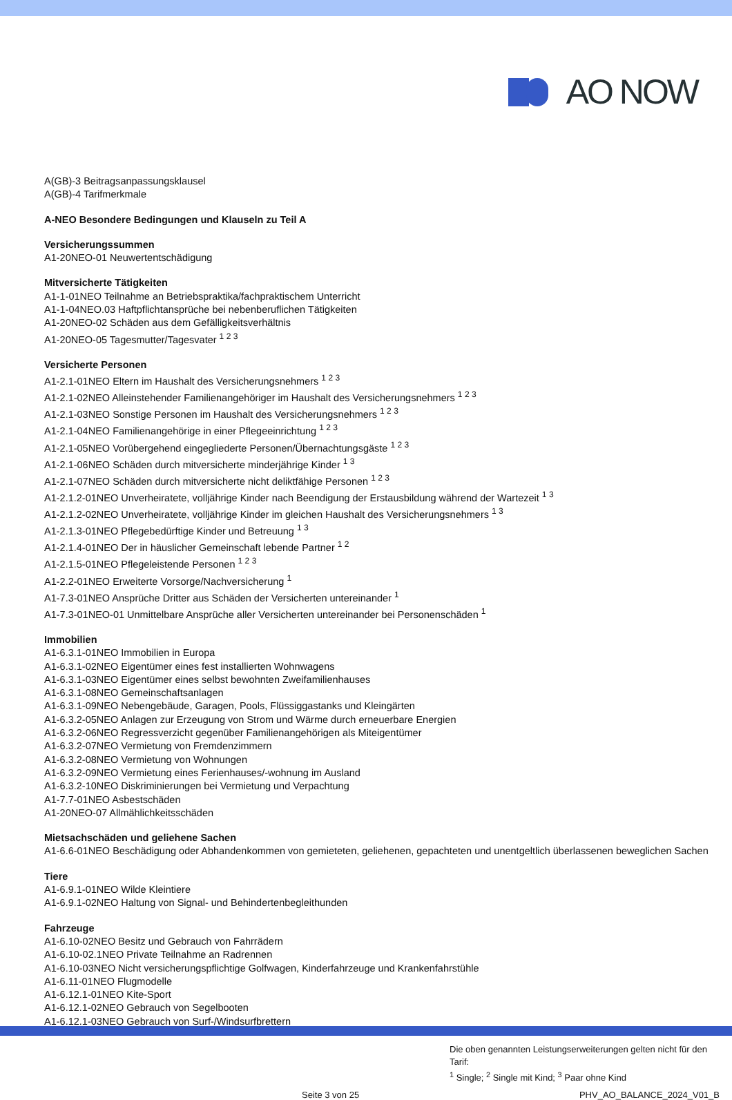AO NOW
A(GB)-3 Beitragsanpassungsklausel
A(GB)-4 Tarifmerkmale
A-NEO Besondere Bedingungen und Klauseln zu Teil A
Versicherungssummen
A1-20NEO-01 Neuwertentschädigung
Mitversicherte Tätigkeiten
A1-1-01NEO Teilnahme an Betriebspraktika/fachpraktischem Unterricht
A1-1-04NEO.03 Haftpflichtansprüche bei nebenberuflichen Tätigkeiten
A1-20NEO-02 Schäden aus dem Gefälligkeitsverhältnis
A1-20NEO-05 Tagesmutter/Tagesvater <sup>1 2 3</sup>
Versicherte Personen
A1-2.1-01NEO Eltern im Haushalt des Versicherungsnehmers <sup>1 2 3</sup>
A1-2.1-02NEO Alleinstehender Familienangehöriger im Haushalt des Versicherungsnehmers <sup>1 2 3</sup>
A1-2.1-03NEO Sonstige Personen im Haushalt des Versicherungsnehmers <sup>1 2 3</sup>
A1-2.1-04NEO Familienangehörige in einer Pflegeeinrichtung <sup>1 2 3</sup>
A1-2.1-05NEO Vorübergehend eingegliederte Personen/Übernachtungsgäste <sup>1 2 3</sup>
A1-2.1-06NEO Schäden durch mitversicherte minderjährige Kinder <sup>1 3</sup>
A1-2.1-07NEO Schäden durch mitversicherte nicht deliktfähige Personen <sup>1 2 3</sup>
A1-2.1.2-01NEO Unverheiratete, volljährige Kinder nach Beendigung der Erstausbildung während der Wartezeit <sup>1 3</sup>
A1-2.1.2-02NEO Unverheiratete, volljährige Kinder im gleichen Haushalt des Versicherungsnehmers <sup>1 3</sup>
A1-2.1.3-01NEO Pflegebedürftige Kinder und Betreuung <sup>1 3</sup>
A1-2.1.4-01NEO Der in häuslicher Gemeinschaft lebende Partner <sup>1 2</sup>
A1-2.1.5-01NEO Pflegeleistende Personen <sup>1 2 3</sup>
A1-2.2-01NEO Erweiterte Vorsorge/Nachversicherung <sup>1</sup>
A1-7.3-01NEO Ansprüche Dritter aus Schäden der Versicherten untereinander <sup>1</sup>
A1-7.3-01NEO-01 Unmittelbare Ansprüche aller Versicherten untereinander bei Personenschäden <sup>1</sup>
Immobilien
A1-6.3.1-01NEO Immobilien in Europa
A1-6.3.1-02NEO Eigentümer eines fest installierten Wohnwagens
A1-6.3.1-03NEO Eigentümer eines selbst bewohnten Zweifamilienhauses
A1-6.3.1-08NEO Gemeinschaftsanlagen
A1-6.3.1-09NEO Nebengebäude, Garagen, Pools, Flüssiggastanks und Kleingärten
A1-6.3.2-05NEO Anlagen zur Erzeugung von Strom und Wärme durch erneuerbare Energien
A1-6.3.2-06NEO Regressverzicht gegenüber Familienangehörigen als Miteigentümer
A1-6.3.2-07NEO Vermietung von Fremdenzimmern
A1-6.3.2-08NEO Vermietung von Wohnungen
A1-6.3.2-09NEO Vermietung eines Ferienhauses/-wohnung im Ausland
A1-6.3.2-10NEO Diskriminierungen bei Vermietung und Verpachtung
A1-7.7-01NEO Asbestschäden
A1-20NEO-07 Allmählichkeitsschäden
Mietsachschäden und geliehene Sachen
A1-6.6-01NEO Beschädigung oder Abhandenkommen von gemieteten, geliehenen, gepachteten und unentgeltlich überlassenen beweglichen Sachen
Tiere
A1-6.9.1-01NEO Wilde Kleintiere
A1-6.9.1-02NEO Haltung von Signal- und Behindertenbegleithunden
Fahrzeuge
A1-6.10-02NEO Besitz und Gebrauch von Fahrrädern
A1-6.10-02.1NEO Private Teilnahme an Radrennen
A1-6.10-03NEO Nicht versicherungspflichtige Golfwagen, Kinderfahrzeuge und Krankenfahrstühle
A1-6.11-01NEO Flugmodelle
A1-6.12.1-01NEO Kite-Sport
A1-6.12.1-02NEO Gebrauch von Segelbooten
A1-6.12.1-03NEO Gebrauch von Surf-/Windsurfbrettern
Die oben genannten Leistungserweiterungen gelten nicht für den Tarif:
<sup>1</sup> Single; <sup>2</sup> Single mit Kind; <sup>3</sup> Paar ohne Kind
Seite 3 von 25 PHV_AO_BALANCE_2024_V01_B